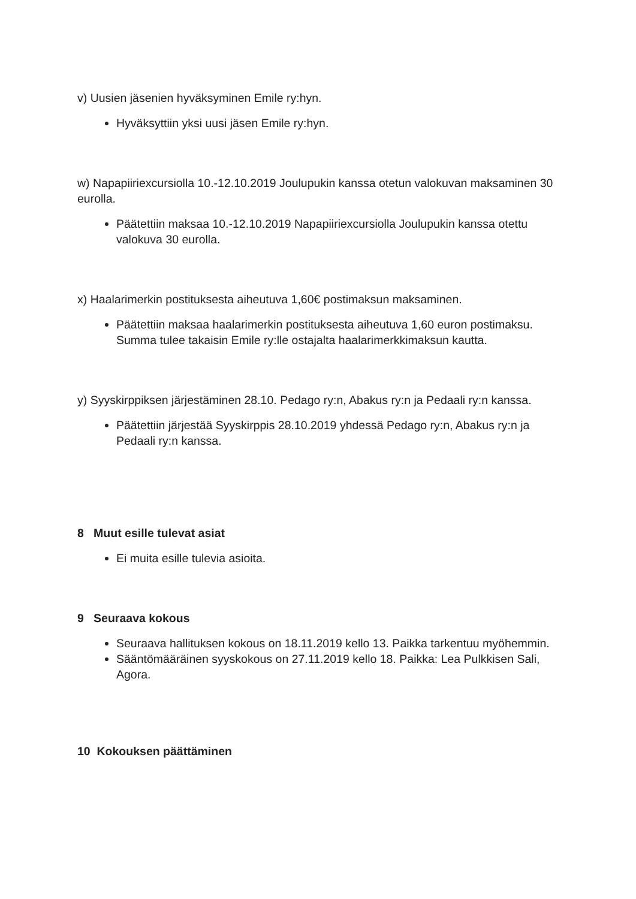v) Uusien jäsenien hyväksyminen Emile ry:hyn.
Hyväksyttiin yksi uusi jäsen Emile ry:hyn.
w) Napapiiriexcursiolla 10.-12.10.2019 Joulupukin kanssa otetun valokuvan maksaminen 30 eurolla.
Päätettiin maksaa 10.-12.10.2019 Napapiiriexcursiolla Joulupukin kanssa otettu valokuva 30 eurolla.
x) Haalarimerkin postituksesta aiheutuva 1,60€ postimaksun maksaminen.
Päätettiin maksaa haalarimerkin postituksesta aiheutuva 1,60 euron postimaksu. Summa tulee takaisin Emile ry:lle ostajalta haalarimerkkimaksun kautta.
y) Syyskirppiksen järjestäminen 28.10. Pedago ry:n, Abakus ry:n ja Pedaali ry:n kanssa.
Päätettiin järjestää Syyskirppis 28.10.2019 yhdessä Pedago ry:n, Abakus ry:n ja Pedaali ry:n kanssa.
8 Muut esille tulevat asiat
Ei muita esille tulevia asioita.
9 Seuraava kokous
Seuraava hallituksen kokous on 18.11.2019 kello 13. Paikka tarkentuu myöhemmin.
Sääntömääräinen syyskokous on 27.11.2019 kello 18. Paikka: Lea Pulkkisen Sali, Agora.
10 Kokouksen päättäminen